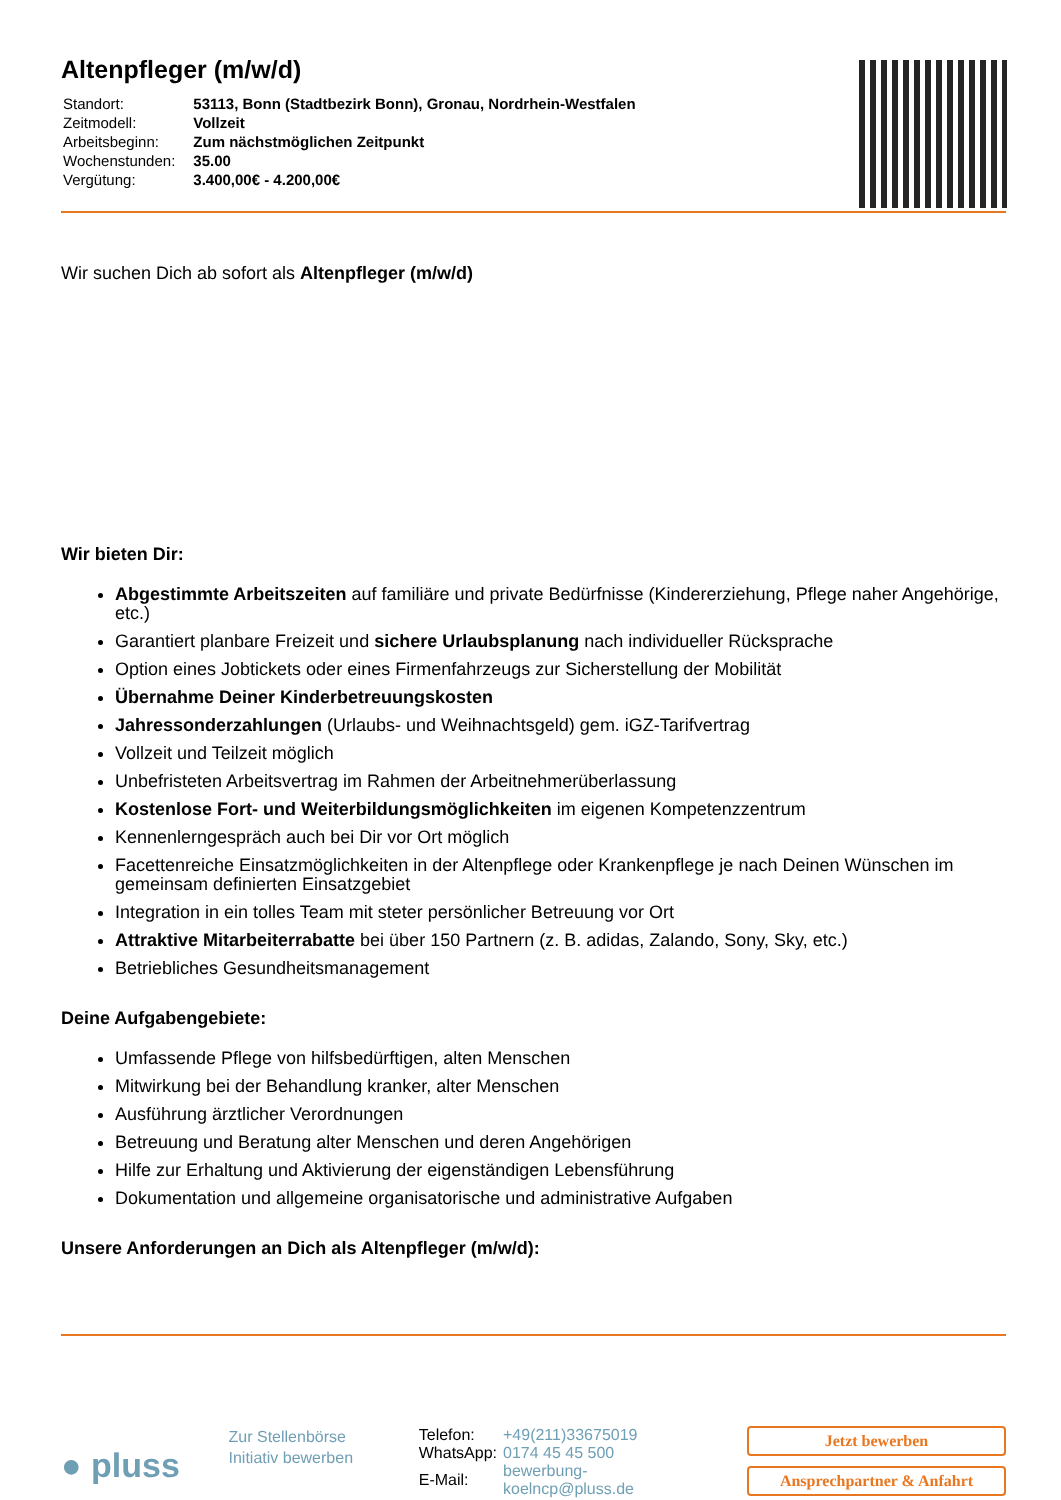Altenpfleger (m/w/d)
| Standort: | 53113, Bonn (Stadtbezirk Bonn), Gronau, Nordrhein-Westfalen |
| Zeitmodell: | Vollzeit |
| Arbeitsbeginn: | Zum nächstmöglichen Zeitpunkt |
| Wochenstunden: | 35.00 |
| Vergütung: | 3.400,00€ - 4.200,00€ |
Wir suchen Dich ab sofort als Altenpfleger (m/w/d)
Wir bieten Dir:
Abgestimmte Arbeitszeiten auf familiäre und private Bedürfnisse (Kindererziehung, Pflege naher Angehörige, etc.)
Garantiert planbare Freizeit und sichere Urlaubsplanung nach individueller Rücksprache
Option eines Jobtickets oder eines Firmenfahrzeugs zur Sicherstellung der Mobilität
Übernahme Deiner Kinderbetreuungskosten
Jahressonderzahlungen (Urlaubs- und Weihnachtsgeld) gem. iGZ-Tarifvertrag
Vollzeit und Teilzeit möglich
Unbefristeten Arbeitsvertrag im Rahmen der Arbeitnehmerüberlassung
Kostenlose Fort- und Weiterbildungsmöglichkeiten im eigenen Kompetenzzentrum
Kennenlerngespräch auch bei Dir vor Ort möglich
Facettenreiche Einsatzmöglichkeiten in der Altenpflege oder Krankenpflege je nach Deinen Wünschen im gemeinsam definierten Einsatzgebiet
Integration in ein tolles Team mit steter persönlicher Betreuung vor Ort
Attraktive Mitarbeiterrabatte bei über 150 Partnern (z. B. adidas, Zalando, Sony, Sky, etc.)
Betriebliches Gesundheitsmanagement
Deine Aufgabengebiete:
Umfassende Pflege von hilfsbedürftigen, alten Menschen
Mitwirkung bei der Behandlung kranker, alter Menschen
Ausführung ärztlicher Verordnungen
Betreuung und Beratung alter Menschen und deren Angehörigen
Hilfe zur Erhaltung und Aktivierung der eigenständigen Lebensführung
Dokumentation und allgemeine organisatorische und administrative Aufgaben
Unsere Anforderungen an Dich als Altenpfleger (m/w/d):
● pluss
Zur Stellenbörse
Initiativ bewerben
| Telefon: | +49(211)33675019 |
| WhatsApp: | 0174 45 45 500 |
| E-Mail: | bewerbung-koelncp@pluss.de |
Jetzt bewerben
Ansprechpartner & Anfahrt